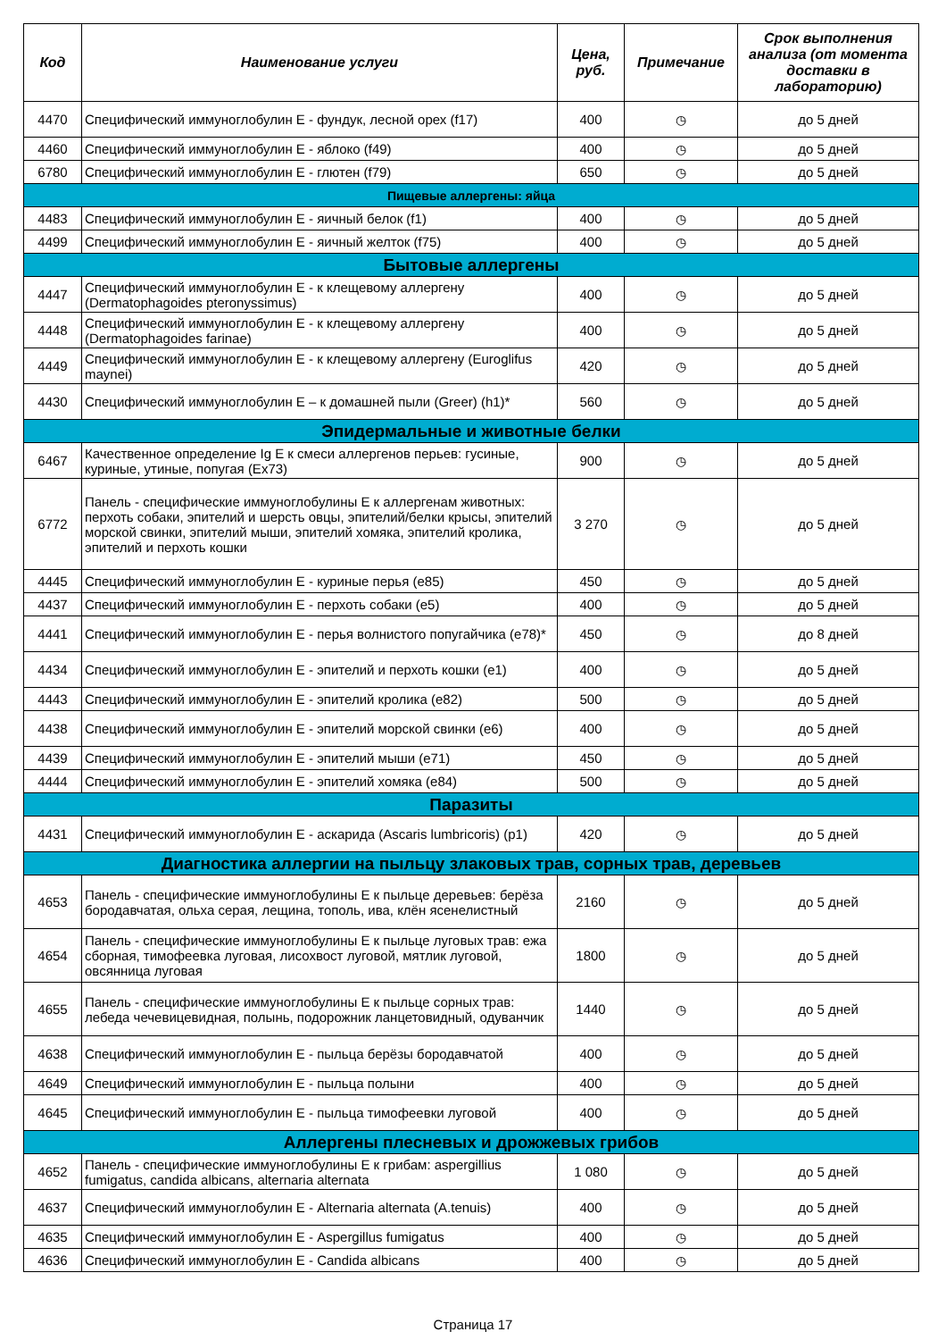| Код | Наименование услуги | Цена, руб. | Примечание | Срок выполнения анализа (от момента доставки в лабораторию) |
| --- | --- | --- | --- | --- |
| 4470 | Специфический иммуноглобулин Е - фундук, лесной орех (f17) | 400 | ◷ | до 5 дней |
| 4460 | Специфический иммуноглобулин Е - яблоко (f49) | 400 | ◷ | до 5 дней |
| 6780 | Специфический иммуноглобулин Е - глютен (f79) | 650 | ◷ | до 5 дней |
| Пищевые аллергены: яйца | | | | |
| 4483 | Специфический иммуноглобулин Е - яичный белок (f1) | 400 | ◷ | до 5 дней |
| 4499 | Специфический иммуноглобулин Е - яичный желток (f75) | 400 | ◷ | до 5 дней |
| Бытовые аллергены | | | | |
| 4447 | Специфический иммуноглобулин Е - к клещевому аллергену (Dermatophagoides pteronyssimus) | 400 | ◷ | до 5 дней |
| 4448 | Специфический иммуноглобулин Е - к клещевому аллергену (Dermatophagoides farinae) | 400 | ◷ | до 5 дней |
| 4449 | Специфический иммуноглобулин Е - к клещевому аллергену (Euroglifus maynei) | 420 | ◷ | до 5 дней |
| 4430 | Специфический иммуноглобулин Е – к домашней пыли (Greer) (h1)* | 560 | ◷ | до 5 дней |
| Эпидермальные и животные белки | | | | |
| 6467 | Качественное определение Ig E к смеси аллергенов перьев: гусиные, куриные, утиные, попугая (Ex73) | 900 | ◷ | до 5 дней |
| 6772 | Панель - специфические иммуноглобулины Е к аллергенам животных: перхоть собаки, эпителий и шерсть овцы, эпителий/белки крысы, эпителий морской свинки, эпителий мыши, эпителий хомяка, эпителий кролика, эпителий и перхоть кошки | 3 270 | ◷ | до 5 дней |
| 4445 | Специфический иммуноглобулин Е - куриные перья (e85) | 450 | ◷ | до 5 дней |
| 4437 | Специфический иммуноглобулин Е - перхоть собаки (e5) | 400 | ◷ | до 5 дней |
| 4441 | Специфический иммуноглобулин Е - перья волнистого попугайчика (e78)* | 450 | ◷ | до 8 дней |
| 4434 | Специфический иммуноглобулин Е - эпителий и перхоть кошки (e1) | 400 | ◷ | до 5 дней |
| 4443 | Специфический иммуноглобулин Е - эпителий кролика (e82) | 500 | ◷ | до 5 дней |
| 4438 | Специфический иммуноглобулин Е - эпителий морской свинки (e6) | 400 | ◷ | до 5 дней |
| 4439 | Специфический иммуноглобулин Е - эпителий мыши (e71) | 450 | ◷ | до 5 дней |
| 4444 | Специфический иммуноглобулин Е - эпителий хомяка (e84) | 500 | ◷ | до 5 дней |
| Паразиты | | | | |
| 4431 | Специфический иммуноглобулин Е - аскарида (Ascaris lumbricoris) (p1) | 420 | ◷ | до 5 дней |
| Диагностика аллергии на пыльцу злаковых трав, сорных трав, деревьев | | | | |
| 4653 | Панель - специфические иммуноглобулины Е к пыльце деревьев: берёза бородавчатая, ольха серая, лещина, тополь, ива, клён ясенелистный | 2160 | ◷ | до 5 дней |
| 4654 | Панель - специфические иммуноглобулины Е к пыльце луговых трав: ежа сборная, тимофеевка луговая, лисохвост луговой, мятлик луговой, овсянница луговая | 1800 | ◷ | до 5 дней |
| 4655 | Панель - специфические иммуноглобулины Е к пыльце сорных трав: лебеда чечевицевидная, полынь, подорожник ланцетовидный, одуванчик | 1440 | ◷ | до 5 дней |
| 4638 | Специфический иммуноглобулин Е - пыльца берёзы бородавчатой | 400 | ◷ | до 5 дней |
| 4649 | Специфический иммуноглобулин Е - пыльца полыни | 400 | ◷ | до 5 дней |
| 4645 | Специфический иммуноглобулин Е - пыльца тимофеевки луговой | 400 | ◷ | до 5 дней |
| Аллергены плесневых и дрожжевых грибов | | | | |
| 4652 | Панель - специфические иммуноглобулины Е к грибам: aspergillius fumigatus, candida albicans, alternaria alternata | 1 080 | ◷ | до 5 дней |
| 4637 | Специфический иммуноглобулин Е - Alternaria alternata (A.tenuis) | 400 | ◷ | до 5 дней |
| 4635 | Специфический иммуноглобулин Е - Aspergillus fumigatus | 400 | ◷ | до 5 дней |
| 4636 | Специфический иммуноглобулин Е - Candida albicans | 400 | ◷ | до 5 дней |
Страница 17